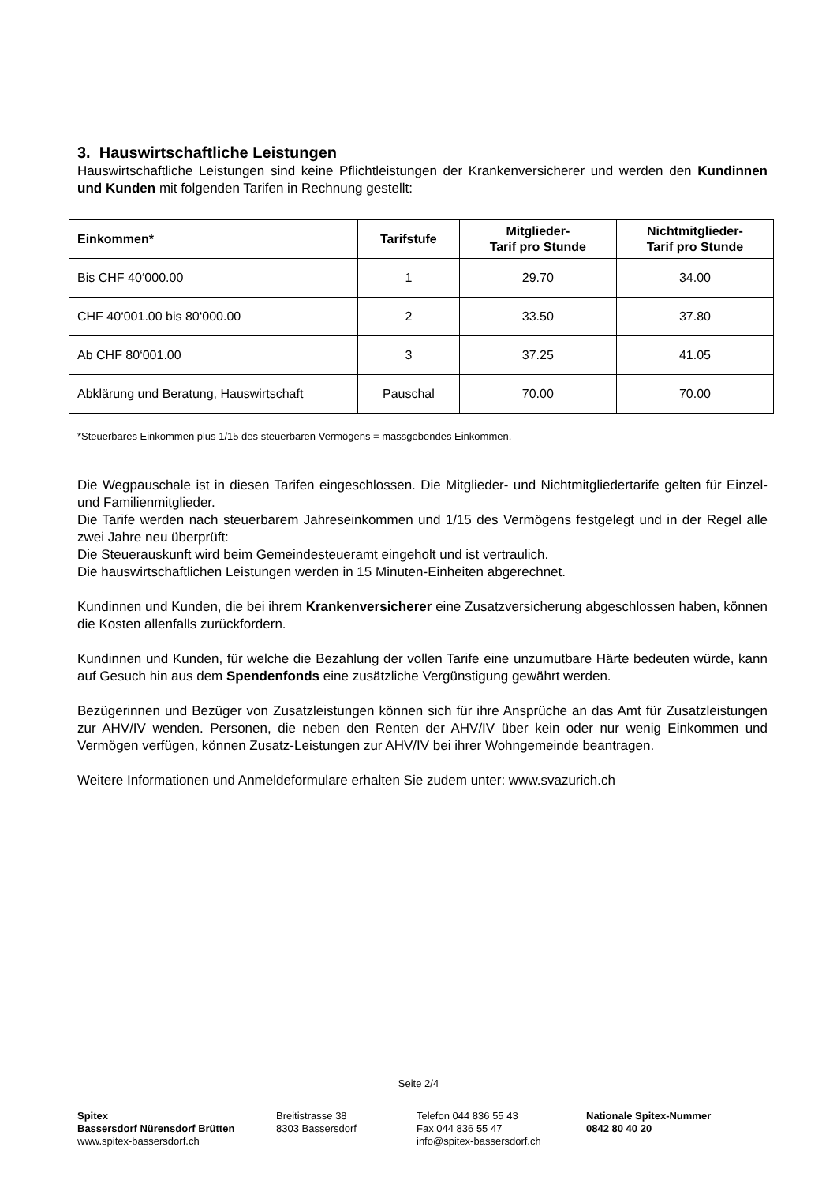3. Hauswirtschaftliche Leistungen
Hauswirtschaftliche Leistungen sind keine Pflichtleistungen der Krankenversicherer und werden den Kundinnen und Kunden mit folgenden Tarifen in Rechnung gestellt:
| Einkommen* | Tarifstufe | Mitglieder- Tarif pro Stunde | Nichtmitglieder- Tarif pro Stunde |
| --- | --- | --- | --- |
| Bis CHF 40‘000.00 | 1 | 29.70 | 34.00 |
| CHF 40‘001.00 bis 80‘000.00 | 2 | 33.50 | 37.80 |
| Ab CHF 80‘001.00 | 3 | 37.25 | 41.05 |
| Abklärung und Beratung, Hauswirtschaft | Pauschal | 70.00 | 70.00 |
*Steuerbares Einkommen plus 1/15 des steuerbaren Vermögens = massgebendes Einkommen.
Die Wegpauschale ist in diesen Tarifen eingeschlossen. Die Mitglieder- und Nichtmitgliedertarife gelten für Einzel- und Familienmitglieder.
Die Tarife werden nach steuerbarem Jahreseinkommen und 1/15 des Vermögens festgelegt und in der Regel alle zwei Jahre neu überprüft:
Die Steuerauskunft wird beim Gemeindesteueramt eingeholt und ist vertraulich.
Die hauswirtschaftlichen Leistungen werden in 15 Minuten-Einheiten abgerechnet.
Kundinnen und Kunden, die bei ihrem Krankenversicherer eine Zusatzversicherung abgeschlossen haben, können die Kosten allenfalls zurückfordern.
Kundinnen und Kunden, für welche die Bezahlung der vollen Tarife eine unzumutbare Härte bedeuten würde, kann auf Gesuch hin aus dem Spendenfonds eine zusätzliche Vergünstigung gewährt werden.
Bezügerinnen und Bezüger von Zusatzleistungen können sich für ihre Ansprüche an das Amt für Zusatzleistungen zur AHV/IV wenden. Personen, die neben den Renten der AHV/IV über kein oder nur wenig Einkommen und Vermögen verfügen, können Zusatz-Leistungen zur AHV/IV bei ihrer Wohngemeinde beantragen.
Weitere Informationen und Anmeldeformulare erhalten Sie zudem unter: www.svazurich.ch
Seite 2/4
Spitex
Bassersdorf Nürensdorf Brütten
www.spitex-bassersdorf.ch
Breitistrasse 38
8303 Bassersdorf
Telefon 044 836 55 43
Fax 044 836 55 47
info@spitex-bassersdorf.ch
Nationale Spitex-Nummer
0842 80 40 20